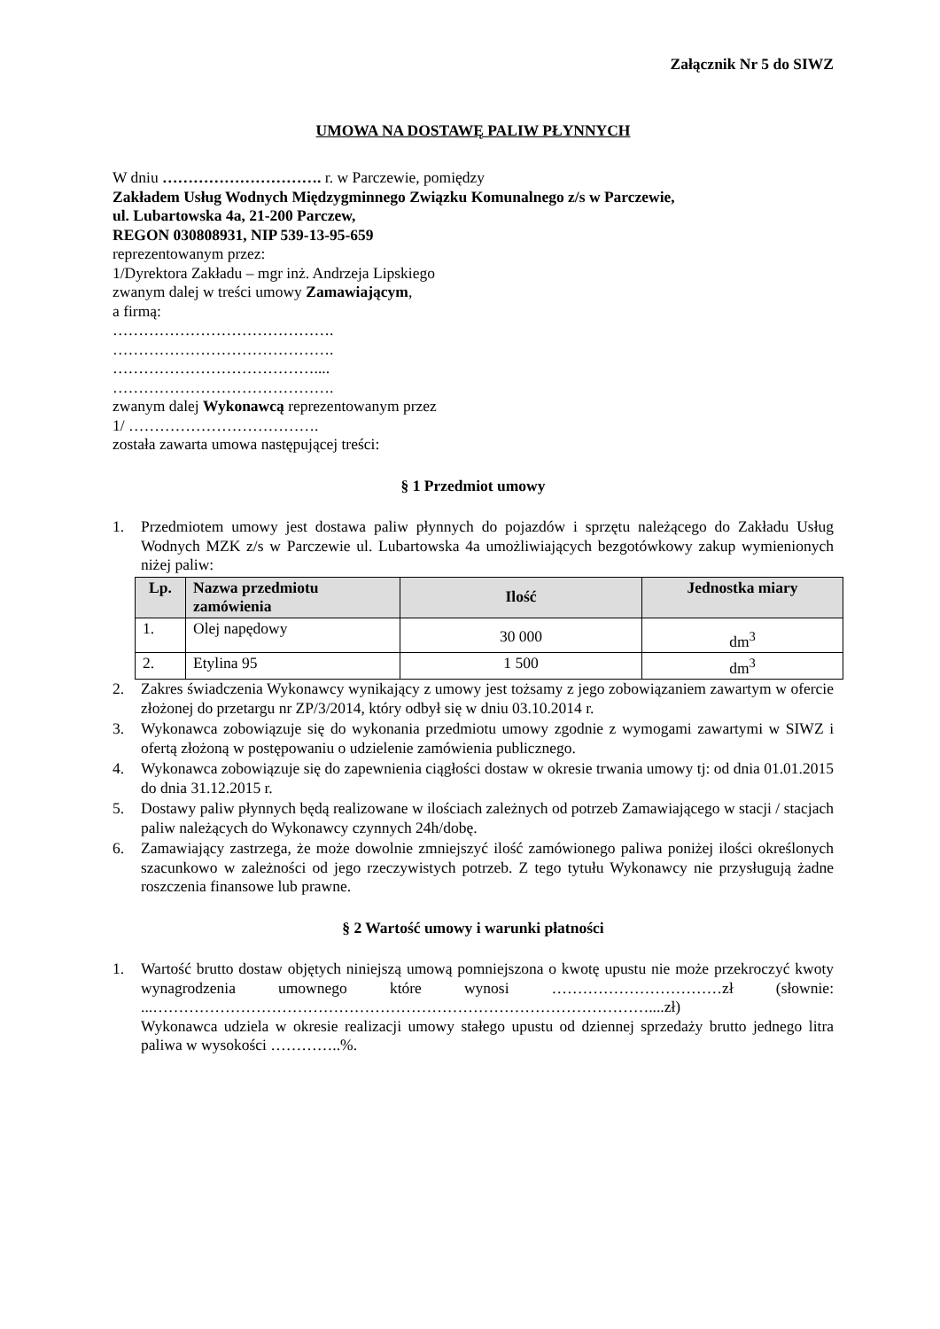Załącznik Nr 5 do SIWZ
UMOWA NA DOSTAWĘ PALIW PŁYNNYCH
W dniu …………………………. r. w Parczewie, pomiędzy
Zakładem Usług Wodnych Międzygminnego Związku Komunalnego z/s w Parczewie,
ul. Lubartowska 4a, 21-200 Parczew,
REGON 030808931, NIP 539-13-95-659
reprezentowanym przez:
1/Dyrektora Zakładu – mgr inż. Andrzeja Lipskiego
zwanym dalej w treści umowy Zamawiającym,
a firmą:
…………………………………….
…………………………………….
…………………………………....
…………………………………….
zwanym dalej Wykonawcą reprezentowanym przez
1/ ……………………………….
została zawarta umowa następującej treści:
§ 1 Przedmiot umowy
1. Przedmiotem umowy jest dostawa paliw płynnych do pojazdów i sprzętu należącego do Zakładu Usług Wodnych MZK z/s w Parczewie ul. Lubartowska 4a umożliwiających bezgotówkowy zakup wymienionych niżej paliw:
| Lp. | Nazwa przedmiotu zamówienia | Ilość | Jednostka miary |
| --- | --- | --- | --- |
| 1. | Olej napędowy | 30 000 | dm<sup>3</sup> |
| 2. | Etylina 95 | 1 500 | dm<sup>3</sup> |
2. Zakres świadczenia Wykonawcy wynikający z umowy jest tożsamy z jego zobowiązaniem zawartym w ofercie złożonej do przetargu nr ZP/3/2014, który odbył się w dniu 03.10.2014 r.
3. Wykonawca zobowiązuje się do wykonania przedmiotu umowy zgodnie z wymogami zawartymi w SIWZ i ofertą złożoną w postępowaniu o udzielenie zamówienia publicznego.
4. Wykonawca zobowiązuje się do zapewnienia ciągłości dostaw w okresie trwania umowy tj: od dnia 01.01.2015 do dnia 31.12.2015 r.
5. Dostawy paliw płynnych będą realizowane w ilościach zależnych od potrzeb Zamawiającego w stacji / stacjach paliw należących do Wykonawcy czynnych 24h/dobę.
6. Zamawiający zastrzega, że może dowolnie zmniejszyć ilość zamówionego paliwa poniżej ilości określonych szacunkowo w zależności od jego rzeczywistych potrzeb. Z tego tytułu Wykonawcy nie przysługują żadne roszczenia finansowe lub prawne.
§ 2 Wartość umowy i warunki płatności
1. Wartość brutto dostaw objętych niniejszą umową pomniejszona o kwotę upustu nie może przekroczyć kwoty wynagrodzenia umownego które wynosi ……………………………zł (słownie: ...……………………………………………………………………………………....zł)
Wykonawca udziela w okresie realizacji umowy stałego upustu od dziennej sprzedaży brutto jednego litra paliwa w wysokości …………..%.